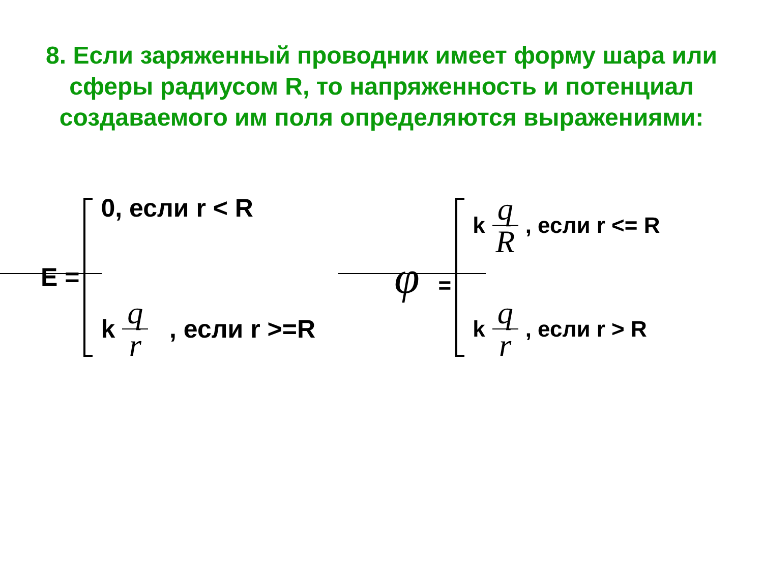8. Если заряженный проводник имеет форму шара или сферы радиусом R, то напряженность и потенциал создаваемого им поля определяются выражениями:
E =
0, если r < R
k q r , если r >=R
φ =
k q R, если r <= R
k q r, если r > R